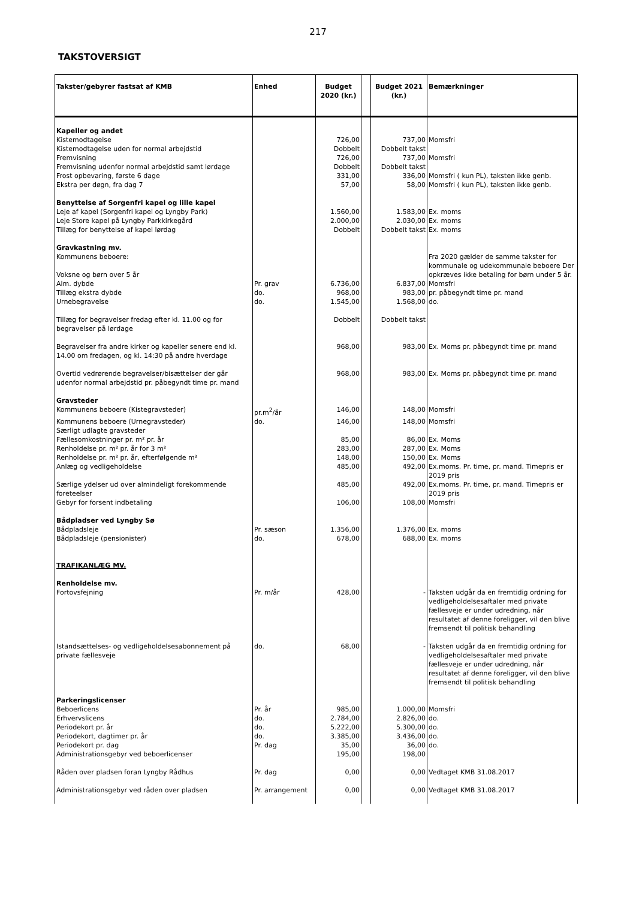217
TAKSTOVERSIGT
| Takster/gebyrer fastsat af KMB | Enhed | Budget 2020 (kr.) | | Budget 2021 (kr.) | Bemærkninger |
| --- | --- | --- | --- | --- | --- |
| Kapeller og andet | | | | | |
| Kistemodtagelse | | 726,00 | | 737,00 | Momsfri |
| Kistemodtagelse uden for normal arbejdstid | | Dobbelt | | Dobbelt takst | |
| Fremvisning | | 726,00 | | 737,00 | Momsfri |
| Fremvisning udenfor normal arbejdstid samt lørdage | | Dobbelt | | Dobbelt takst | |
| Frost opbevaring, første 6 dage | | 331,00 | | 336,00 | Momsfri ( kun PL), taksten ikke genb. |
| Ekstra per døgn, fra dag 7 | | 57,00 | | 58,00 | Momsfri ( kun PL), taksten ikke genb. |
| Benyttelse af Sorgenfri kapel og lille kapel | | | | | |
| Leje af kapel (Sorgenfri kapel og Lyngby Park) | | 1.560,00 | | 1.583,00 | Ex. moms |
| Leje Store kapel på Lyngby Parkkirkegård | | 2.000,00 | | 2.030,00 | Ex. moms |
| Tillæg for benyttelse af kapel lørdag | | Dobbelt | | Dobbelt takst | Ex. moms |
| Gravkastning mv. | | | | | |
| Kommunens beboere: Voksne og børn over 5 år | | | | | Fra 2020 gælder de samme takster for kommunale og udekommunale beboere Der opkræves ikke betaling for børn under 5 år. |
| Alm. dybde | Pr. grav | 6.736,00 | | 6.837,00 | Momsfri |
| Tillæg ekstra dybde | do. | 968,00 | | 983,00 | pr. påbegyndt time pr. mand |
| Urnebegravelse | do. | 1.545,00 | | 1.568,00 | do. |
| Tillæg for begravelser fredag efter kl. 11.00 og for begravelser på lørdage | | Dobbelt | | Dobbelt takst | |
| Begravelser fra andre kirker og kapeller senere end kl. 14.00 om fredagen, og kl. 14:30 på andre hverdage | | 968,00 | | 983,00 | Ex. Moms pr. påbegyndt time pr. mand |
| Overtid vedrørende begravelser/bisættelser der går udenfor normal arbejdstid pr. påbegyndt time pr. mand | | 968,00 | | 983,00 | Ex. Moms pr. påbegyndt time pr. mand |
| Gravsteder | | | | | |
| Kommunens beboere (Kistegravsteder) | pr.m<sup>2</sup>/år | 146,00 | | 148,00 | Momsfri |
| Kommunens beboere (Urnegravsteder) | do. | 146,00 | | 148,00 | Momsfri |
| Særligt udlagte gravsteder | | | | | |
| Fællesomkostninger pr. m² pr. år | | 85,00 | | 86,00 | Ex. Moms |
| Renholdelse pr. m² pr. år for 3 m² | | 283,00 | | 287,00 | Ex. Moms |
| Renholdelse pr. m² pr. år, efterfølgende m² | | 148,00 | | 150,00 | Ex. Moms |
| Anlæg og vedligeholdelse | | 485,00 | | 492,00 | Ex.moms. Pr. time, pr. mand. Timepris er 2019 pris |
| Særlige ydelser ud over almindeligt forekommende foreteelser | | 485,00 | | 492,00 | Ex.moms. Pr. time, pr. mand. Timepris er 2019 pris |
| Gebyr for forsent indbetaling | | 106,00 | | 108,00 | Momsfri |
| Bådpladser ved Lyngby Sø | | | | | |
| Bådpladsleje | Pr. sæson | 1.356,00 | | 1.376,00 | Ex. moms |
| Bådpladsleje (pensionister) | do. | 678,00 | | 688,00 | Ex. moms |
| TRAFIKANLÆG MV. | | | | | |
| Renholdelse mv. | | | | | |
| Fortovsfejning | Pr. m/år | 428,00 | | - | Taksten udgår da en fremtidig ordning for vedligeholdelsesaftaler med private fællesveje er under udredning, når resultatet af denne foreligger, vil den blive fremsendt til politisk behandling |
| Istandsættelses- og vedligeholdelsesabonnement på private fællesveje | do. | 68,00 | | - | Taksten udgår da en fremtidig ordning for vedligeholdelsesaftaler med private fællesveje er under udredning, når resultatet af denne foreligger, vil den blive fremsendt til politisk behandling |
| Parkeringslicenser | | | | | |
| Beboerlicens | Pr. år | 985,00 | | 1.000,00 | Momsfri |
| Erhvervslicens | do. | 2.784,00 | | 2.826,00 | do. |
| Periodekort pr. år | do. | 5.222,00 | | 5.300,00 | do. |
| Periodekort, dagtimer pr. år | do. | 3.385,00 | | 3.436,00 | do. |
| Periodekort pr. dag | Pr. dag | 35,00 | | 36,00 | do. |
| Administrationsgebyr ved beboerlicenser | | 195,00 | | 198,00 | |
| Råden over pladsen foran Lyngby Rådhus | Pr. dag | 0,00 | | 0,00 | Vedtaget KMB 31.08.2017 |
| Administrationsgebyr ved råden over pladsen | Pr. arrangement | 0,00 | | 0,00 | Vedtaget KMB 31.08.2017 |